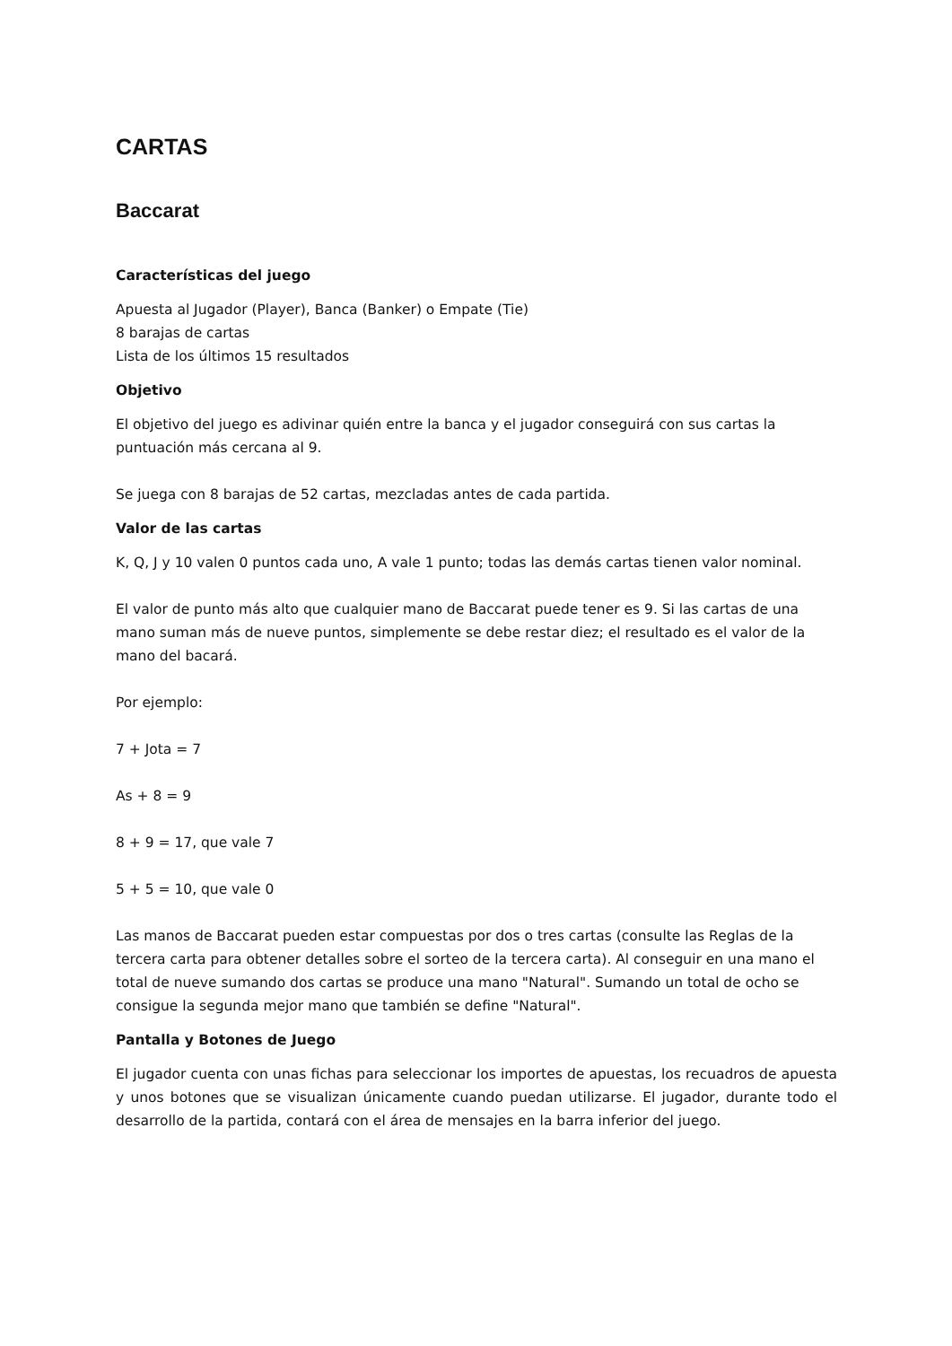CARTAS
Baccarat
Características del juego
Apuesta al Jugador (Player), Banca (Banker) o Empate (Tie)
8 barajas de cartas
Lista de los últimos 15 resultados
Objetivo
El objetivo del juego es adivinar quién entre la banca y el jugador conseguirá con sus cartas la puntuación más cercana al 9.
Se juega con 8 barajas de 52 cartas, mezcladas antes de cada partida.
Valor de las cartas
K, Q, J y 10 valen 0 puntos cada uno, A vale 1 punto; todas las demás cartas tienen valor nominal.
El valor de punto más alto que cualquier mano de Baccarat puede tener es 9. Si las cartas de una mano suman más de nueve puntos, simplemente se debe restar diez; el resultado es el valor de la mano del bacará.
Por ejemplo:
7 + Jota = 7
As + 8 = 9
8 + 9 = 17, que vale 7
5 + 5 = 10, que vale 0
Las manos de Baccarat pueden estar compuestas por dos o tres cartas (consulte las Reglas de la tercera carta para obtener detalles sobre el sorteo de la tercera carta). Al conseguir en una mano el total de nueve sumando dos cartas se produce una mano "Natural". Sumando un total de ocho se consigue la segunda mejor mano que también se define "Natural".
Pantalla y Botones de Juego
El jugador cuenta con unas fichas para seleccionar los importes de apuestas, los recuadros de apuesta y unos botones que se visualizan únicamente cuando puedan utilizarse. El jugador, durante todo el desarrollo de la partida, contará con el área de mensajes en la barra inferior del juego.